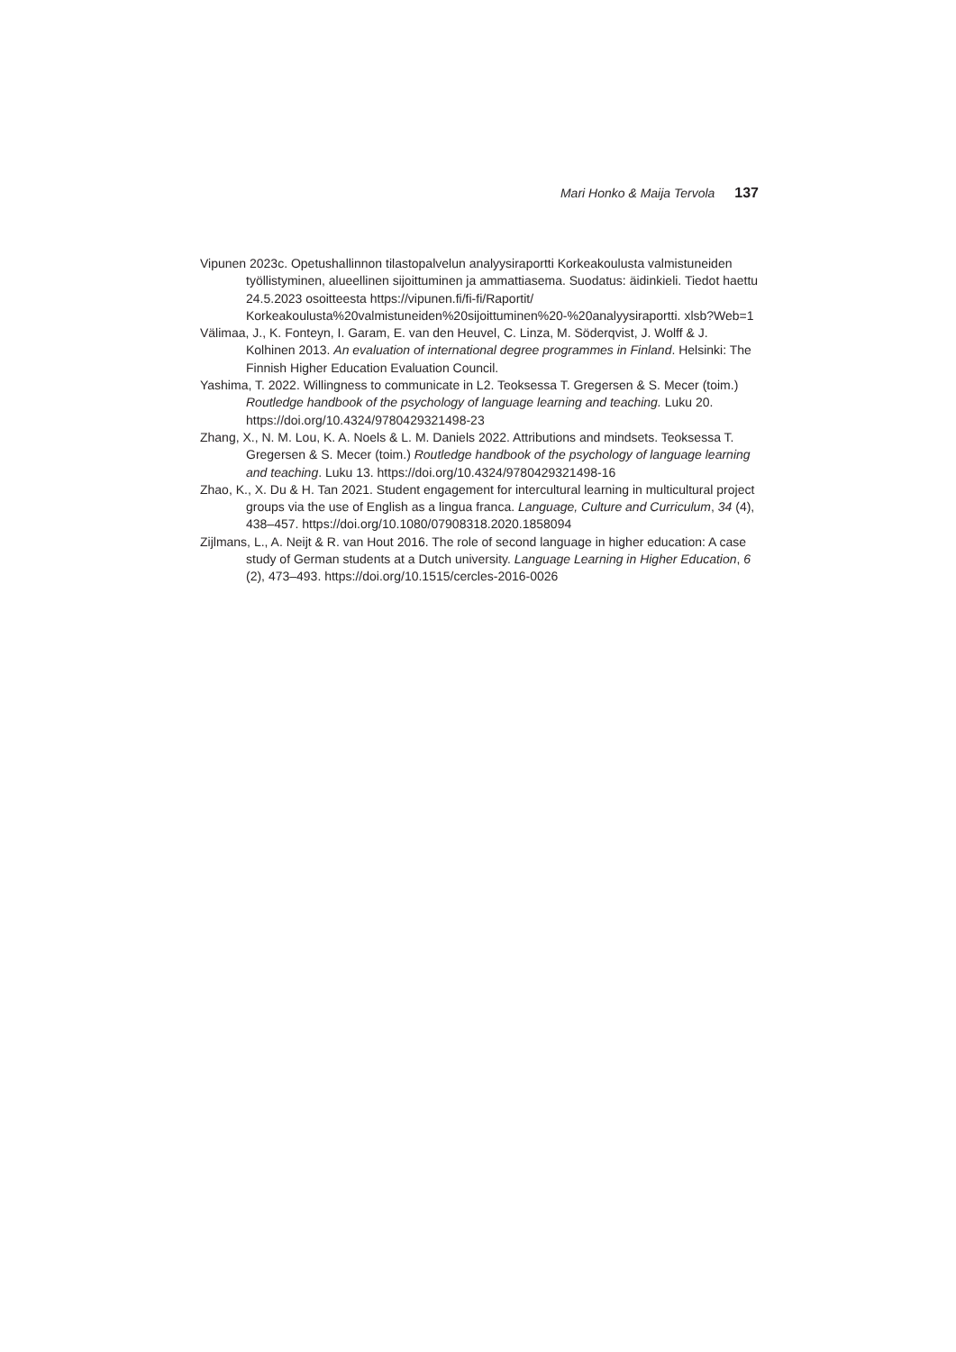Mari Honko & Maija Tervola 137
Vipunen 2023c. Opetushallinnon tilastopalvelun analyysiraportti Korkeakoulusta valmistuneiden työllistyminen, alueellinen sijoittuminen ja ammattiasema. Suodatus: äidinkieli. Tiedot haettu 24.5.2023 osoitteesta https://vipunen.fi/fi-fi/Raportit/ Korkeakoulusta%20valmistuneiden%20sijoittuminen%20-%20analyysiraportti. xlsb?Web=1
Välimaa, J., K. Fonteyn, I. Garam, E. van den Heuvel, C. Linza, M. Söderqvist, J. Wolff & J. Kolhinen 2013. An evaluation of international degree programmes in Finland. Helsinki: The Finnish Higher Education Evaluation Council.
Yashima, T. 2022. Willingness to communicate in L2. Teoksessa T. Gregersen & S. Mecer (toim.) Routledge handbook of the psychology of language learning and teaching. Luku 20. https://doi.org/10.4324/9780429321498-23
Zhang, X., N. M. Lou, K. A. Noels & L. M. Daniels 2022. Attributions and mindsets. Teoksessa T. Gregersen & S. Mecer (toim.) Routledge handbook of the psychology of language learning and teaching. Luku 13. https://doi.org/10.4324/9780429321498-16
Zhao, K., X. Du & H. Tan 2021. Student engagement for intercultural learning in multicultural project groups via the use of English as a lingua franca. Language, Culture and Curriculum, 34 (4), 438–457. https://doi.org/10.1080/07908318.2020.1858094
Zijlmans, L., A. Neijt & R. van Hout 2016. The role of second language in higher education: A case study of German students at a Dutch university. Language Learning in Higher Education, 6 (2), 473–493. https://doi.org/10.1515/cercles-2016-0026